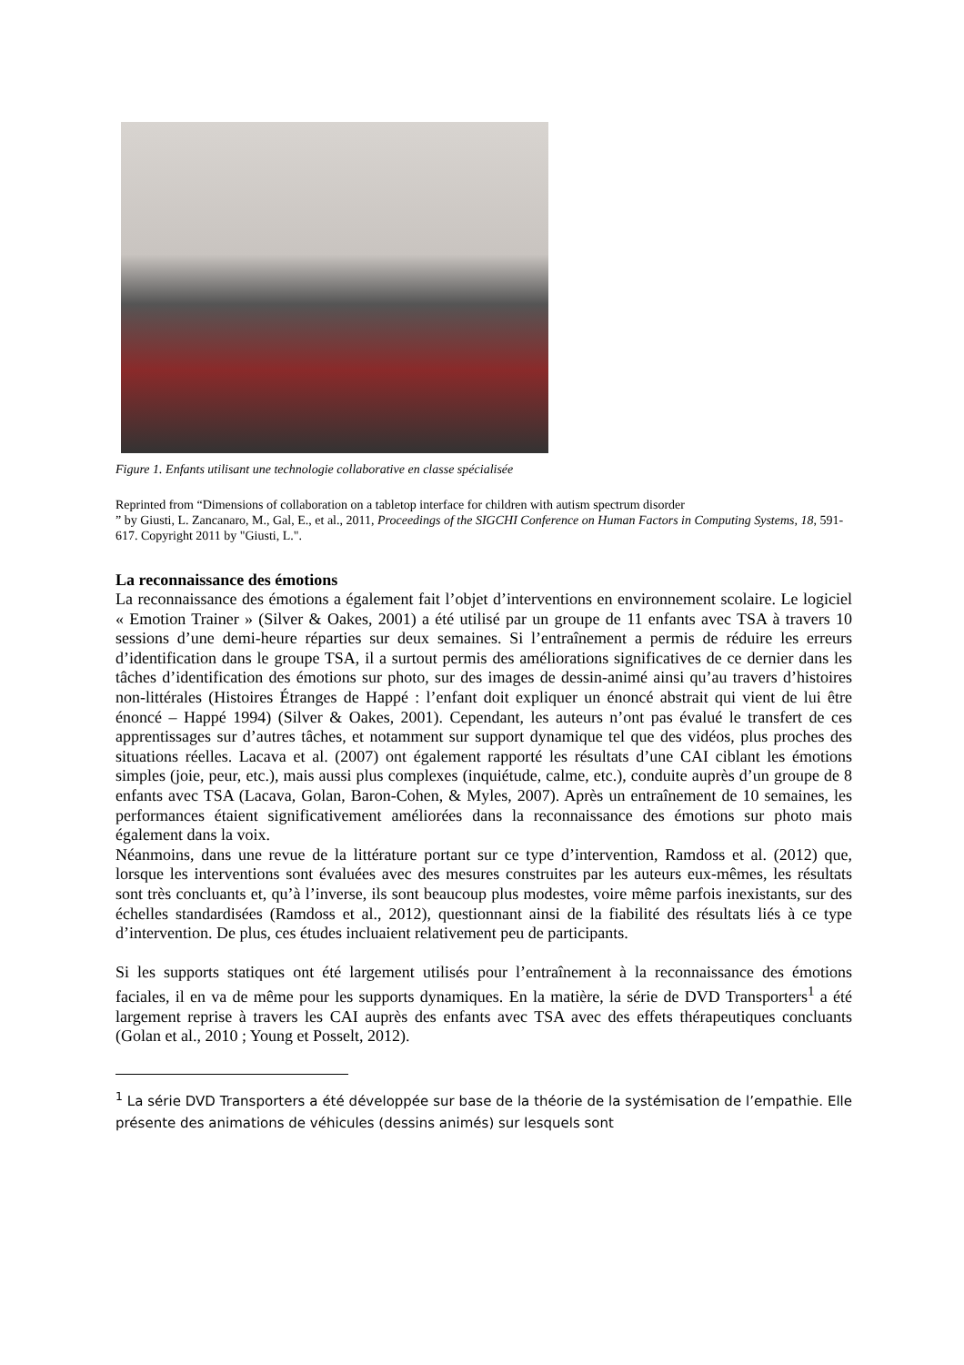Figure 1. Enfants utilisant une technologie collaborative en classe spécialisée
Reprinted from “Dimensions of collaboration on a tabletop interface for children with autism spectrum disorder
” by Giusti, L. Zancanaro, M., Gal, E., et al., 2011, Proceedings of the SIGCHI Conference on Human Factors in Computing Systems, 18, 591-617. Copyright 2011 by "Giusti, L.".
La reconnaissance des émotions
La reconnaissance des émotions a également fait l’objet d’interventions en environnement scolaire. Le logiciel « Emotion Trainer » (Silver & Oakes, 2001) a été utilisé par un groupe de 11 enfants avec TSA à travers 10 sessions d’une demi-heure réparties sur deux semaines. Si l’entraînement a permis de réduire les erreurs d’identification dans le groupe TSA, il a surtout permis des améliorations significatives de ce dernier dans les tâches d’identification des émotions sur photo, sur des images de dessin-animé ainsi qu’au travers d’histoires non-littérales (Histoires Étranges de Happé : l’enfant doit expliquer un énoncé abstrait qui vient de lui être énoncé – Happé 1994) (Silver & Oakes, 2001). Cependant, les auteurs n’ont pas évalué le transfert de ces apprentissages sur d’autres tâches, et notamment sur support dynamique tel que des vidéos, plus proches des situations réelles. Lacava et al. (2007) ont également rapporté les résultats d’une CAI ciblant les émotions simples (joie, peur, etc.), mais aussi plus complexes (inquiétude, calme, etc.), conduite auprès d’un groupe de 8 enfants avec TSA (Lacava, Golan, Baron-Cohen, & Myles, 2007). Après un entraînement de 10 semaines, les performances étaient significativement améliorées dans la reconnaissance des émotions sur photo mais également dans la voix.
Néanmoins, dans une revue de la littérature portant sur ce type d’intervention, Ramdoss et al. (2012) que, lorsque les interventions sont évaluées avec des mesures construites par les auteurs eux-mêmes, les résultats sont très concluants et, qu’à l’inverse, ils sont beaucoup plus modestes, voire même parfois inexistants, sur des échelles standardisées (Ramdoss et al., 2012), questionnant ainsi de la fiabilité des résultats liés à ce type d’intervention. De plus, ces études incluaient relativement peu de participants.
Si les supports statiques ont été largement utilisés pour l’entraînement à la reconnaissance des émotions faciales, il en va de même pour les supports dynamiques. En la matière, la série de DVD Transporters<sup>1</sup> a été largement reprise à travers les CAI auprès des enfants avec TSA avec des effets thérapeutiques concluants (Golan et al., 2010 ; Young et Posselt, 2012).
<sup>1</sup> La série DVD Transporters a été développée sur base de la théorie de la systémisation de l’empathie. Elle présente des animations de véhicules (dessins animés) sur lesquels sont